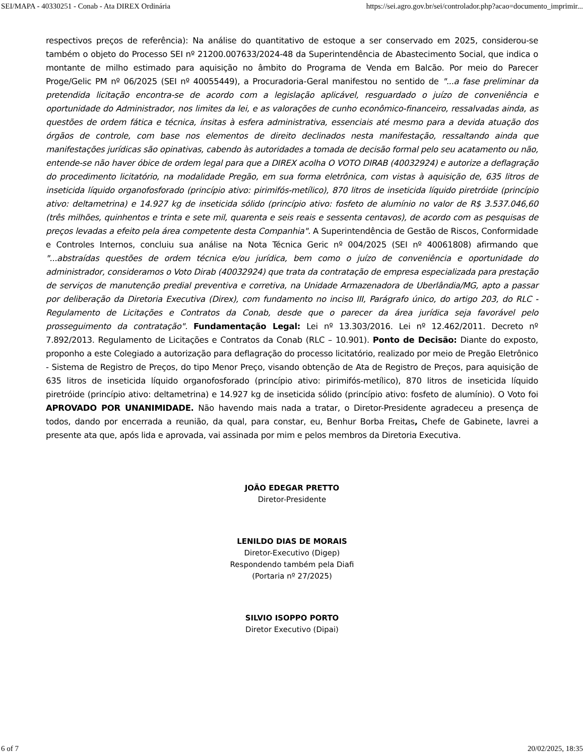SEI/MAPA - 40330251 - Conab - Ata DIREX Ordinária https://sei.agro.gov.br/sei/controlador.php?acao=documento_imprimir...
respectivos preços de referência): Na análise do quantitativo de estoque a ser conservado em 2025, considerou-se também o objeto do Processo SEI nº 21200.007633/2024-48 da Superintendência de Abastecimento Social, que indica o montante de milho estimado para aquisição no âmbito do Programa de Venda em Balcão. Por meio do Parecer Proge/Gelic PM nº 06/2025 (SEI nº 40055449), a Procuradoria-Geral manifestou no sentido de "...a fase preliminar da pretendida licitação encontra-se de acordo com a legislação aplicável, resguardado o juízo de conveniência e oportunidade do Administrador, nos limites da lei, e as valorações de cunho econômico-financeiro, ressalvadas ainda, as questões de ordem fática e técnica, ínsitas à esfera administrativa, essenciais até mesmo para a devida atuação dos órgãos de controle, com base nos elementos de direito declinados nesta manifestação, ressaltando ainda que manifestações jurídicas são opinativas, cabendo às autoridades a tomada de decisão formal pelo seu acatamento ou não, entende-se não haver óbice de ordem legal para que a DIREX acolha O VOTO DIRAB (40032924) e autorize a deflagração do procedimento licitatório, na modalidade Pregão, em sua forma eletrônica, com vistas à aquisição de, 635 litros de inseticida líquido organofosforado (princípio ativo: pirimifós-metílico), 870 litros de inseticida líquido piretróide (princípio ativo: deltametrina) e 14.927 kg de inseticida sólido (princípio ativo: fosfeto de alumínio no valor de R$ 3.537.046,60 (três milhões, quinhentos e trinta e sete mil, quarenta e seis reais e sessenta centavos), de acordo com as pesquisas de preços levadas a efeito pela área competente desta Companhia". A Superintendência de Gestão de Riscos, Conformidade e Controles Internos, concluiu sua análise na Nota Técnica Geric nº 004/2025 (SEI nº 40061808) afirmando que "...abstraídas questões de ordem técnica e/ou jurídica, bem como o juízo de conveniência e oportunidade do administrador, consideramos o Voto Dirab (40032924) que trata da contratação de empresa especializada para prestação de serviços de manutenção predial preventiva e corretiva, na Unidade Armazenadora de Uberlândia/MG, apto a passar por deliberação da Diretoria Executiva (Direx), com fundamento no inciso III, Parágrafo único, do artigo 203, do RLC - Regulamento de Licitações e Contratos da Conab, desde que o parecer da área jurídica seja favorável pelo prosseguimento da contratação". Fundamentação Legal: Lei nº 13.303/2016. Lei nº 12.462/2011. Decreto nº 7.892/2013. Regulamento de Licitações e Contratos da Conab (RLC – 10.901). Ponto de Decisão: Diante do exposto, proponho a este Colegiado a autorização para deflagração do processo licitatório, realizado por meio de Pregão Eletrônico - Sistema de Registro de Preços, do tipo Menor Preço, visando obtenção de Ata de Registro de Preços, para aquisição de 635 litros de inseticida líquido organofosforado (princípio ativo: pirimifós-metílico), 870 litros de inseticida líquido piretróide (princípio ativo: deltametrina) e 14.927 kg de inseticida sólido (princípio ativo: fosfeto de alumínio). O Voto foi APROVADO POR UNANIMIDADE. Não havendo mais nada a tratar, o Diretor-Presidente agradeceu a presença de todos, dando por encerrada a reunião, da qual, para constar, eu, Benhur Borba Freitas, Chefe de Gabinete, lavrei a presente ata que, após lida e aprovada, vai assinada por mim e pelos membros da Diretoria Executiva.
JOÃO EDEGAR PRETTO
Diretor-Presidente
LENILDO DIAS DE MORAIS
Diretor-Executivo (Digep)
Respondendo também pela Diafi
(Portaria nº 27/2025)
SILVIO ISOPPO PORTO
Diretor Executivo (Dipai)
6 of 7 20/02/2025, 18:35